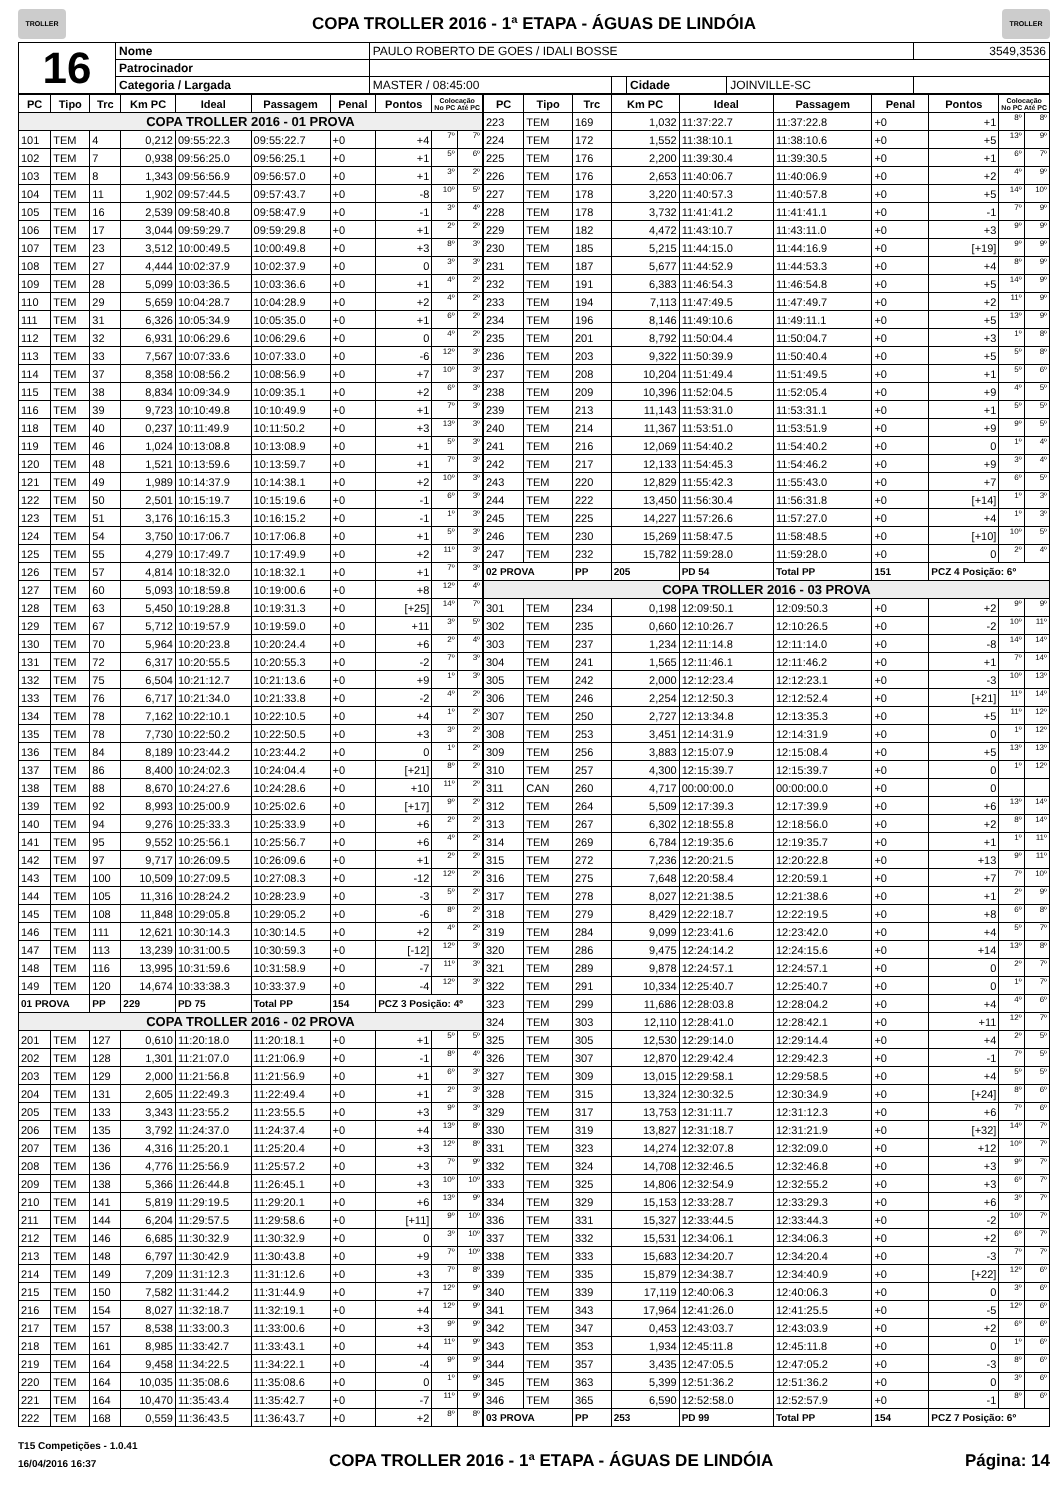TROLLER
COPA TROLLER 2016 - 1ª ETAPA - ÁGUAS DE LINDÓIA
TROLLER
| 16 | Nome | PAULO ROBERTO DE GOES / IDALI BOSSE | | | | 3549,3536 |
| | Patrocinador | | | | | |
| | Categoria / Largada | MASTER / 08:45:00 | | Cidade | JOINVILLE-SC | |
| PC | Tipo | Trc | Km PC | Ideal | Passagem | Penal | Pontos | Colocação No PC Até PC | |
| --- | --- | --- | --- | --- | --- | --- | --- | --- | --- |
| COPA TROLLER 2016 - 01 PROVA | | | | | | | | | |
| 101 | TEM | 4 | 0,212 | 09:55:22.3 | 09:55:22.7 | +0 | +4 | 7º | 7º |
| 102 | TEM | 7 | 0,938 | 09:56:25.0 | 09:56:25.1 | +0 | +1 | 5º | 6º |
| 103 | TEM | 8 | 1,343 | 09:56:56.9 | 09:56:57.0 | +0 | +1 | 3º | 2º |
| 104 | TEM | 11 | 1,902 | 09:57:44.5 | 09:57:43.7 | +0 | -8 | 10º | 5º |
| 105 | TEM | 16 | 2,539 | 09:58:40.8 | 09:58:47.9 | +0 | -1 | 3º | 4º |
| 106 | TEM | 17 | 3,044 | 09:59:29.7 | 09:59:29.8 | +0 | +1 | 2º | 2º |
| 107 | TEM | 23 | 3,512 | 10:00:49.5 | 10:00:49.8 | +0 | +3 | 8º | 3º |
| 108 | TEM | 27 | 4,444 | 10:02:37.9 | 10:02:37.9 | +0 | 0 | 3º | 3º |
| 109 | TEM | 28 | 5,099 | 10:03:36.5 | 10:03:36.6 | +0 | +1 | 4º | 2º |
| 110 | TEM | 29 | 5,659 | 10:04:28.7 | 10:04:28.9 | +0 | +2 | 4º | 2º |
| 111 | TEM | 31 | 6,326 | 10:05:34.9 | 10:05:35.0 | +0 | +1 | 6º | 2º |
| 112 | TEM | 32 | 6,931 | 10:06:29.6 | 10:06:29.6 | +0 | 0 | 4º | 2º |
| 113 | TEM | 33 | 7,567 | 10:07:33.6 | 10:07:33.0 | +0 | -6 | 12º | 3º |
| 114 | TEM | 37 | 8,358 | 10:08:56.2 | 10:08:56.9 | +0 | +7 | 10º | 3º |
| 115 | TEM | 38 | 8,834 | 10:09:34.9 | 10:09:35.1 | +0 | +2 | 6º | 3º |
| 116 | TEM | 39 | 9,723 | 10:10:49.8 | 10:10:49.9 | +0 | +1 | 7º | 3º |
| 118 | TEM | 40 | 0,237 | 10:11:49.9 | 10:11:50.2 | +0 | +3 | 13º | 3º |
| 119 | TEM | 46 | 1,024 | 10:13:08.8 | 10:13:08.9 | +0 | +1 | 5º | 3º |
| 120 | TEM | 48 | 1,521 | 10:13:59.6 | 10:13:59.7 | +0 | +1 | 7º | 3º |
| 121 | TEM | 49 | 1,989 | 10:14:37.9 | 10:14:38.1 | +0 | +2 | 10º | 3º |
| 122 | TEM | 50 | 2,501 | 10:15:19.7 | 10:15:19.6 | +0 | -1 | 6º | 3º |
| 123 | TEM | 51 | 3,176 | 10:16:15.3 | 10:16:15.2 | +0 | -1 | 1º | 3º |
| 124 | TEM | 54 | 3,750 | 10:17:06.7 | 10:17:06.8 | +0 | +1 | 5º | 3º |
| 125 | TEM | 55 | 4,279 | 10:17:49.7 | 10:17:49.9 | +0 | +2 | 11º | 3º |
| 126 | TEM | 57 | 4,814 | 10:18:32.0 | 10:18:32.1 | +0 | +1 | 7º | 3º |
| 127 | TEM | 60 | 5,093 | 10:18:59.8 | 10:19:00.6 | +0 | +8 | 12º | 4º |
| 128 | TEM | 63 | 5,450 | 10:19:28.8 | 10:19:31.3 | +0 | [+25] | 14º | 7º |
| 129 | TEM | 67 | 5,712 | 10:19:57.9 | 10:19:59.0 | +0 | +11 | 3º | 5º |
| 130 | TEM | 70 | 5,964 | 10:20:23.8 | 10:20:24.4 | +0 | +6 | 2º | 4º |
| 131 | TEM | 72 | 6,317 | 10:20:55.5 | 10:20:55.3 | +0 | -2 | 7º | 3º |
| 132 | TEM | 75 | 6,504 | 10:21:12.7 | 10:21:13.6 | +0 | +9 | 1º | 3º |
| 133 | TEM | 76 | 6,717 | 10:21:34.0 | 10:21:33.8 | +0 | -2 | 4º | 2º |
| 134 | TEM | 78 | 7,162 | 10:22:10.1 | 10:22:10.5 | +0 | +4 | 1º | 2º |
| 135 | TEM | 78 | 7,730 | 10:22:50.2 | 10:22:50.5 | +0 | +3 | 3º | 2º |
| 136 | TEM | 84 | 8,189 | 10:23:44.2 | 10:23:44.2 | +0 | 0 | 1º | 2º |
| 137 | TEM | 86 | 8,400 | 10:24:02.3 | 10:24:04.4 | +0 | [+21] | 8º | 2º |
| 138 | TEM | 88 | 8,670 | 10:24:27.6 | 10:24:28.6 | +0 | +10 | 11º | 2º |
| 139 | TEM | 92 | 8,993 | 10:25:00.9 | 10:25:02.6 | +0 | [+17] | 9º | 2º |
| 140 | TEM | 94 | 9,276 | 10:25:33.3 | 10:25:33.9 | +0 | +6 | 2º | 2º |
| 141 | TEM | 95 | 9,552 | 10:25:56.1 | 10:25:56.7 | +0 | +6 | 4º | 2º |
| 142 | TEM | 97 | 9,717 | 10:26:09.5 | 10:26:09.6 | +0 | +1 | 2º | 2º |
| 143 | TEM | 100 | 10,509 | 10:27:09.5 | 10:27:08.3 | +0 | -12 | 12º | 2º |
| 144 | TEM | 105 | 11,316 | 10:28:24.2 | 10:28:23.9 | +0 | -3 | 5º | 2º |
| 145 | TEM | 108 | 11,848 | 10:29:05.8 | 10:29:05.2 | +0 | -6 | 8º | 2º |
| 146 | TEM | 111 | 12,621 | 10:30:14.3 | 10:30:14.5 | +0 | +2 | 4º | 2º |
| 147 | TEM | 113 | 13,239 | 10:31:00.5 | 10:30:59.3 | +0 | [-12] | 12º | 3º |
| 148 | TEM | 116 | 13,995 | 10:31:59.6 | 10:31:58.9 | +0 | -7 | 11º | 3º |
| 149 | TEM | 120 | 14,674 | 10:33:38.3 | 10:33:37.9 | +0 | -4 | 12º | 3º |
| 01 PROVA | | PP | 229 | PD 75 | Total PP | 154 | PCZ 3 Posição: 4º | | |
| COPA TROLLER 2016 - 02 PROVA | | | | | | | | | |
| 201 | TEM | 127 | 0,610 | 11:20:18.0 | 11:20:18.1 | +0 | +1 | 5º | 5º |
| 202 | TEM | 128 | 1,301 | 11:21:07.0 | 11:21:06.9 | +0 | -1 | 8º | 4º |
| 203 | TEM | 129 | 2,000 | 11:21:56.8 | 11:21:56.9 | +0 | +1 | 6º | 3º |
| 204 | TEM | 131 | 2,605 | 11:22:49.3 | 11:22:49.4 | +0 | +1 | 2º | 3º |
| 205 | TEM | 133 | 3,343 | 11:23:55.2 | 11:23:55.5 | +0 | +3 | 9º | 3º |
| 206 | TEM | 135 | 3,792 | 11:24:37.0 | 11:24:37.4 | +0 | +4 | 13º | 8º |
| 207 | TEM | 136 | 4,316 | 11:25:20.1 | 11:25:20.4 | +0 | +3 | 12º | 8º |
| 208 | TEM | 136 | 4,776 | 11:25:56.9 | 11:25:57.2 | +0 | +3 | 7º | 9º |
| 209 | TEM | 138 | 5,366 | 11:26:44.8 | 11:26:45.1 | +0 | +3 | 10º | 10º |
| 210 | TEM | 141 | 5,819 | 11:29:19.5 | 11:29:20.1 | +0 | +6 | 13º | 9º |
| 211 | TEM | 144 | 6,204 | 11:29:57.5 | 11:29:58.6 | +0 | [+11] | 9º | 10º |
| 212 | TEM | 146 | 6,685 | 11:30:32.9 | 11:30:32.9 | +0 | 0 | 3º | 10º |
| 213 | TEM | 148 | 6,797 | 11:30:42.9 | 11:30:43.8 | +0 | +9 | 7º | 10º |
| 214 | TEM | 149 | 7,209 | 11:31:12.3 | 11:31:12.6 | +0 | +3 | 7º | 8º |
| 215 | TEM | 150 | 7,582 | 11:31:44.2 | 11:31:44.9 | +0 | +7 | 12º | 9º |
| 216 | TEM | 154 | 8,027 | 11:32:18.7 | 11:32:19.1 | +0 | +4 | 12º | 9º |
| 217 | TEM | 157 | 8,538 | 11:33:00.3 | 11:33:00.6 | +0 | +3 | 9º | 9º |
| 218 | TEM | 161 | 8,985 | 11:33:42.7 | 11:33:43.1 | +0 | +4 | 11º | 9º |
| 219 | TEM | 164 | 9,458 | 11:34:22.5 | 11:34:22.1 | +0 | -4 | 9º | 9º |
| 220 | TEM | 164 | 10,035 | 11:35:08.6 | 11:35:08.6 | +0 | 0 | 1º | 9º |
| 221 | TEM | 164 | 10,470 | 11:35:43.4 | 11:35:42.7 | +0 | -7 | 11º | 9º |
| 222 | TEM | 168 | 0,559 | 11:36:43.5 | 11:36:43.7 | +0 | +2 | 8º | 8º |
| PC | Tipo | Trc | Km PC | Ideal | Passagem | Penal | Pontos | Colocação No PC Até PC | |
| --- | --- | --- | --- | --- | --- | --- | --- | --- | --- |
| 223 | TEM | 169 | 1,032 | 11:37:22.7 | 11:37:22.8 | +0 | +1 | 8º | 8º |
| 224 | TEM | 172 | 1,552 | 11:38:10.1 | 11:38:10.6 | +0 | +5 | 13º | 9º |
| 225 | TEM | 176 | 2,200 | 11:39:30.4 | 11:39:30.5 | +0 | +1 | 6º | 7º |
| 226 | TEM | 176 | 2,653 | 11:40:06.7 | 11:40:06.9 | +0 | +2 | 4º | 9º |
| 227 | TEM | 178 | 3,220 | 11:40:57.3 | 11:40:57.8 | +0 | +5 | 14º | 10º |
| 228 | TEM | 178 | 3,732 | 11:41:41.2 | 11:41:41.1 | +0 | -1 | 7º | 9º |
| 229 | TEM | 182 | 4,472 | 11:43:10.7 | 11:43:11.0 | +0 | +3 | 9º | 9º |
| 230 | TEM | 185 | 5,215 | 11:44:15.0 | 11:44:16.9 | +0 | [+19] | 9º | 9º |
| 231 | TEM | 187 | 5,677 | 11:44:52.9 | 11:44:53.3 | +0 | +4 | 8º | 9º |
| 232 | TEM | 191 | 6,383 | 11:46:54.3 | 11:46:54.8 | +0 | +5 | 14º | 9º |
| 233 | TEM | 194 | 7,113 | 11:47:49.5 | 11:47:49.7 | +0 | +2 | 11º | 9º |
| 234 | TEM | 196 | 8,146 | 11:49:10.6 | 11:49:11.1 | +0 | +5 | 13º | 9º |
| 235 | TEM | 201 | 8,792 | 11:50:04.4 | 11:50:04.7 | +0 | +3 | 1º | 8º |
| 236 | TEM | 203 | 9,322 | 11:50:39.9 | 11:50:40.4 | +0 | +5 | 5º | 8º |
| 237 | TEM | 208 | 10,204 | 11:51:49.4 | 11:51:49.5 | +0 | +1 | 5º | 6º |
| 238 | TEM | 209 | 10,396 | 11:52:04.5 | 11:52:05.4 | +0 | +9 | 4º | 5º |
| 239 | TEM | 213 | 11,143 | 11:53:31.0 | 11:53:31.1 | +0 | +1 | 5º | 5º |
| 240 | TEM | 214 | 11,367 | 11:53:51.0 | 11:53:51.9 | +0 | +9 | 9º | 5º |
| 241 | TEM | 216 | 12,069 | 11:54:40.2 | 11:54:40.2 | +0 | 0 | 1º | 4º |
| 242 | TEM | 217 | 12,133 | 11:54:45.3 | 11:54:46.2 | +0 | +9 | 3º | 4º |
| 243 | TEM | 220 | 12,829 | 11:55:42.3 | 11:55:43.0 | +0 | +7 | 6º | 5º |
| 244 | TEM | 222 | 13,450 | 11:56:30.4 | 11:56:31.8 | +0 | [+14] | 1º | 3º |
| 245 | TEM | 225 | 14,227 | 11:57:26.6 | 11:57:27.0 | +0 | +4 | 1º | 3º |
| 246 | TEM | 230 | 15,269 | 11:58:47.5 | 11:58:48.5 | +0 | [+10] | 10º | 5º |
| 247 | TEM | 232 | 15,782 | 11:59:28.0 | 11:59:28.0 | +0 | 0 | 2º | 4º |
| 02 PROVA | | PP | 205 | PD 54 | Total PP | 151 | PCZ 4 Posição: 6º | | |
| COPA TROLLER 2016 - 03 PROVA | | | | | | | | | |
| 301 | TEM | 234 | 0,198 | 12:09:50.1 | 12:09:50.3 | +0 | +2 | 9º | 9º |
| 302 | TEM | 235 | 0,660 | 12:10:26.7 | 12:10:26.5 | +0 | -2 | 10º | 11º |
| 303 | TEM | 237 | 1,234 | 12:11:14.8 | 12:11:14.0 | +0 | -8 | 14º | 14º |
| 304 | TEM | 241 | 1,565 | 12:11:46.1 | 12:11:46.2 | +0 | +1 | 7º | 14º |
| 305 | TEM | 242 | 2,000 | 12:12:23.4 | 12:12:23.1 | +0 | -3 | 10º | 13º |
| 306 | TEM | 246 | 2,254 | 12:12:50.3 | 12:12:52.4 | +0 | [+21] | 11º | 14º |
| 307 | TEM | 250 | 2,727 | 12:13:34.8 | 12:13:35.3 | +0 | +5 | 11º | 12º |
| 308 | TEM | 253 | 3,451 | 12:14:31.9 | 12:14:31.9 | +0 | 0 | 1º | 12º |
| 309 | TEM | 256 | 3,883 | 12:15:07.9 | 12:15:08.4 | +0 | +5 | 13º | 13º |
| 310 | TEM | 257 | 4,300 | 12:15:39.7 | 12:15:39.7 | +0 | 0 | 1º | 12º |
| 311 | CAN | 260 | 4,717 | 00:00:00.0 | 00:00:00.0 | +0 | 0 | | |
| 312 | TEM | 264 | 5,509 | 12:17:39.3 | 12:17:39.9 | +0 | +6 | 13º | 14º |
| 313 | TEM | 267 | 6,302 | 12:18:55.8 | 12:18:56.0 | +0 | +2 | 8º | 14º |
| 314 | TEM | 269 | 6,784 | 12:19:35.6 | 12:19:35.7 | +0 | +1 | 1º | 11º |
| 315 | TEM | 272 | 7,236 | 12:20:21.5 | 12:20:22.8 | +0 | +13 | 9º | 11º |
| 316 | TEM | 275 | 7,648 | 12:20:58.4 | 12:20:59.1 | +0 | +7 | 7º | 10º |
| 317 | TEM | 278 | 8,027 | 12:21:38.5 | 12:21:38.6 | +0 | +1 | 2º | 9º |
| 318 | TEM | 279 | 8,429 | 12:22:18.7 | 12:22:19.5 | +0 | +8 | 6º | 8º |
| 319 | TEM | 284 | 9,099 | 12:23:41.6 | 12:23:42.0 | +0 | +4 | 5º | 7º |
| 320 | TEM | 286 | 9,475 | 12:24:14.2 | 12:24:15.6 | +0 | +14 | 13º | 8º |
| 321 | TEM | 289 | 9,878 | 12:24:57.1 | 12:24:57.1 | +0 | 0 | 2º | 7º |
| 322 | TEM | 291 | 10,334 | 12:25:40.7 | 12:25:40.7 | +0 | 0 | 1º | 7º |
| 323 | TEM | 299 | 11,686 | 12:28:03.8 | 12:28:04.2 | +0 | +4 | 4º | 6º |
| 324 | TEM | 303 | 12,110 | 12:28:41.0 | 12:28:42.1 | +0 | +11 | 12º | 7º |
| 325 | TEM | 305 | 12,530 | 12:29:14.0 | 12:29:14.4 | +0 | +4 | 2º | 5º |
| 326 | TEM | 307 | 12,870 | 12:29:42.4 | 12:29:42.3 | +0 | -1 | 7º | 5º |
| 327 | TEM | 309 | 13,015 | 12:29:58.1 | 12:29:58.5 | +0 | +4 | 5º | 5º |
| 328 | TEM | 315 | 13,324 | 12:30:32.5 | 12:30:34.9 | +0 | [+24] | 8º | 6º |
| 329 | TEM | 317 | 13,753 | 12:31:11.7 | 12:31:12.3 | +0 | +6 | 7º | 6º |
| 330 | TEM | 319 | 13,827 | 12:31:18.7 | 12:31:21.9 | +0 | [+32] | 14º | 7º |
| 331 | TEM | 323 | 14,274 | 12:32:07.8 | 12:32:09.0 | +0 | +12 | 10º | 7º |
| 332 | TEM | 324 | 14,708 | 12:32:46.5 | 12:32:46.8 | +0 | +3 | 9º | 7º |
| 333 | TEM | 325 | 14,806 | 12:32:54.9 | 12:32:55.2 | +0 | +3 | 6º | 7º |
| 334 | TEM | 329 | 15,153 | 12:33:28.7 | 12:33:29.3 | +0 | +6 | 3º | 7º |
| 336 | TEM | 331 | 15,327 | 12:33:44.5 | 12:33:44.3 | +0 | -2 | 10º | 7º |
| 337 | TEM | 332 | 15,531 | 12:34:06.1 | 12:34:06.3 | +0 | +2 | 6º | 7º |
| 338 | TEM | 333 | 15,683 | 12:34:20.7 | 12:34:20.4 | +0 | -3 | 7º | 7º |
| 339 | TEM | 335 | 15,879 | 12:34:38.7 | 12:34:40.9 | +0 | [+22] | 12º | 6º |
| 340 | TEM | 339 | 17,119 | 12:40:06.3 | 12:40:06.3 | +0 | 0 | 3º | 6º |
| 341 | TEM | 343 | 17,964 | 12:41:26.0 | 12:41:25.5 | +0 | -5 | 12º | 6º |
| 342 | TEM | 347 | 0,453 | 12:43:03.7 | 12:43:03.9 | +0 | +2 | 6º | 6º |
| 343 | TEM | 353 | 1,934 | 12:45:11.8 | 12:45:11.8 | +0 | 0 | 1º | 6º |
| 344 | TEM | 357 | 3,435 | 12:47:05.5 | 12:47:05.2 | +0 | -3 | 8º | 6º |
| 345 | TEM | 363 | 5,399 | 12:51:36.2 | 12:51:36.2 | +0 | 0 | 3º | 6º |
| 346 | TEM | 365 | 6,590 | 12:52:58.0 | 12:52:57.9 | +0 | -1 | 8º | 6º |
| 03 PROVA | | PP | 253 | PD 99 | Total PP | 154 | PCZ 7 Posição: 6º | | |
T15 Competições - 1.0.41
16/04/2016 16:37
COPA TROLLER 2016 - 1ª ETAPA - ÁGUAS DE LINDÓIA
Página: 14